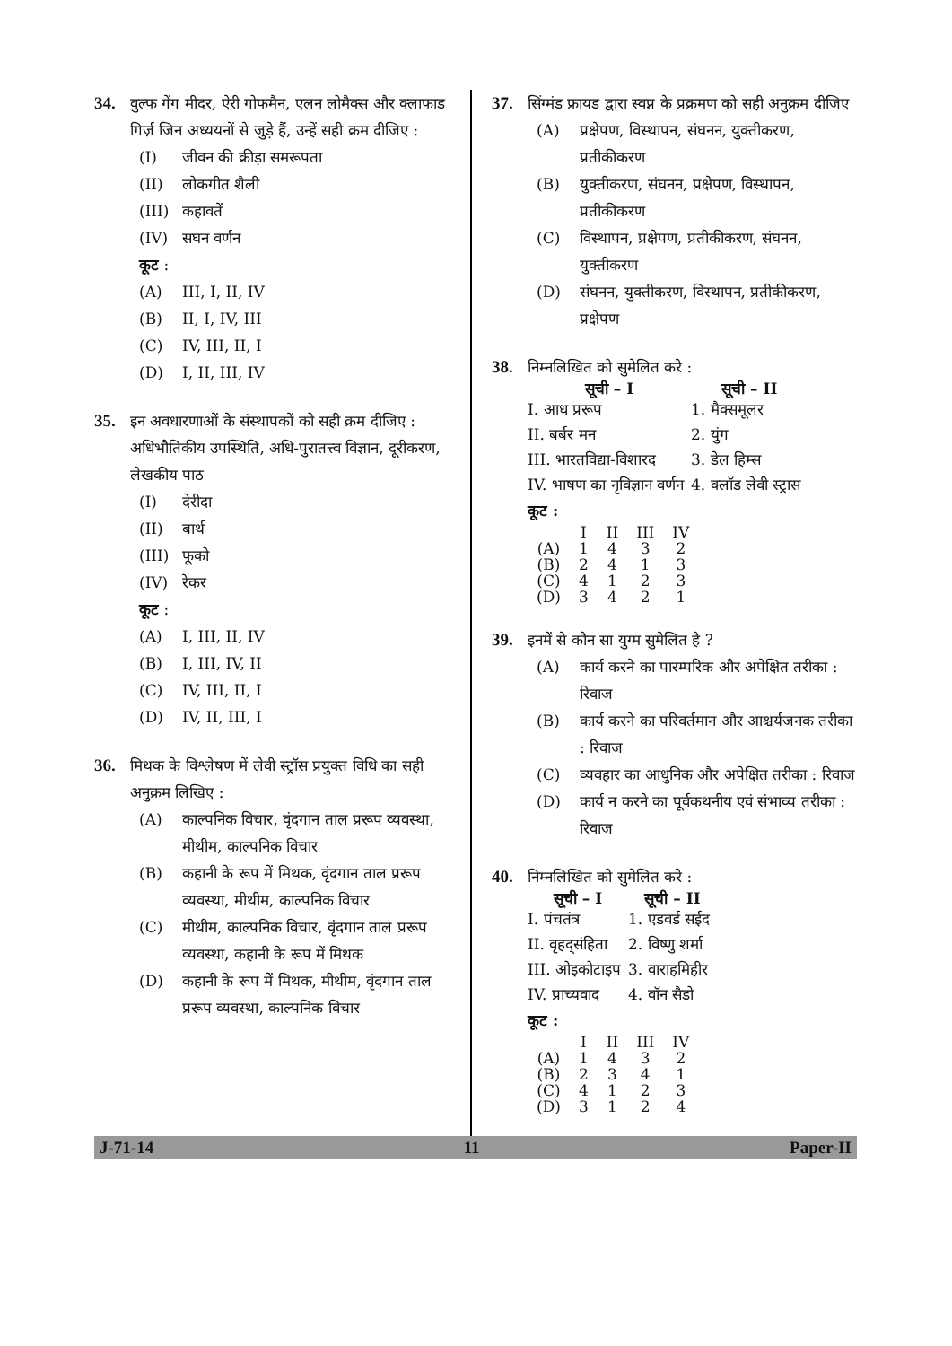34. वुल्फ गेंग मीदर, ऐरी गोफमैन, एलन लोमैक्स और क्लाफाड गिर्ज़ जिन अध्ययनों से जुड़े हैं, उन्हें सही क्रम दीजिए :
(I) जीवन की क्रीड़ा समरूपता
(II) लोकगीत शैली
(III) कहावतें
(IV) सघन वर्णन
कूट :
(A) III, I, II, IV
(B) II, I, IV, III
(C) IV, III, II, I
(D) I, II, III, IV
35. इन अवधारणाओं के संस्थापकों को सही क्रम दीजिए :
अधिभौतिकीय उपस्थिति, अधि-पुरातत्त्व विज्ञान, दूरीकरण, लेखकीय पाठ
(I) देरीदा
(II) बार्थ
(III) फूको
(IV) रेकर
कूट :
(A) I, III, II, IV
(B) I, III, IV, II
(C) IV, III, II, I
(D) IV, II, III, I
36. मिथक के विश्लेषण में लेवी स्ट्रॉस प्रयुक्त विधि का सही अनुक्रम लिखिए :
(A) काल्पनिक विचार, वृंदगान ताल प्ररूप व्यवस्था, मीथीम, काल्पनिक विचार
(B) कहानी के रूप में मिथक, वृंदगान ताल प्ररूप व्यवस्था, मीथीम, काल्पनिक विचार
(C) मीथीम, काल्पनिक विचार, वृंदगान ताल प्ररूप व्यवस्था, कहानी के रूप में मिथक
(D) कहानी के रूप में मिथक, मीथीम, वृंदगान ताल प्ररूप व्यवस्था, काल्पनिक विचार
37. सिंग्मंड फ्रायड द्वारा स्वप्न के प्रक्रमण को सही अनुक्रम दीजिए
(A) प्रक्षेपण, विस्थापन, संघनन, युक्तीकरण, प्रतीकीकरण
(B) युक्तीकरण, संघनन, प्रक्षेपण, विस्थापन, प्रतीकीकरण
(C) विस्थापन, प्रक्षेपण, प्रतीकीकरण, संघनन, युक्तीकरण
(D) संघनन, युक्तीकरण, विस्थापन, प्रतीकीकरण, प्रक्षेपण
38. निम्नलिखित को सुमेलित करे :
| सूची – I | सूची – II |
| --- | --- |
| I. आध प्ररूप | 1. मैक्समूलर |
| II. बर्बर मन | 2. युंग |
| III. भारतविद्या-विशारद | 3. डेल हिम्स |
| IV. भाषण का नृविज्ञान वर्णन | 4. क्लॉड लेवी स्ट्रास |
कूट :
| | I | II | III | IV |
| (A) | 1 | 4 | 3 | 2 |
| (B) | 2 | 4 | 1 | 3 |
| (C) | 4 | 1 | 2 | 3 |
| (D) | 3 | 4 | 2 | 1 |
39. इनमें से कौन सा युग्म सुमेलित है ?
(A) कार्य करने का पारम्परिक और अपेक्षित तरीका : रिवाज
(B) कार्य करने का परिवर्तमान और आश्चर्यजनक तरीका : रिवाज
(C) व्यवहार का आधुनिक और अपेक्षित तरीका : रिवाज
(D) कार्य न करने का पूर्वकथनीय एवं संभाव्य तरीका : रिवाज
40. निम्नलिखित को सुमेलित करे :
| सूची – I | सूची – II |
| --- | --- |
| I. पंचतंत्र | 1. एडवर्ड सईद |
| II. वृहद्संहिता | 2. विष्णु शर्मा |
| III. ओइकोटाइप | 3. वाराहमिहीर |
| IV. प्राच्यवाद | 4. वॉन सैडो |
कूट :
| | I | II | III | IV |
| (A) | 1 | 4 | 3 | 2 |
| (B) | 2 | 3 | 4 | 1 |
| (C) | 4 | 1 | 2 | 3 |
| (D) | 3 | 1 | 2 | 4 |
J-71-14 11 Paper-II